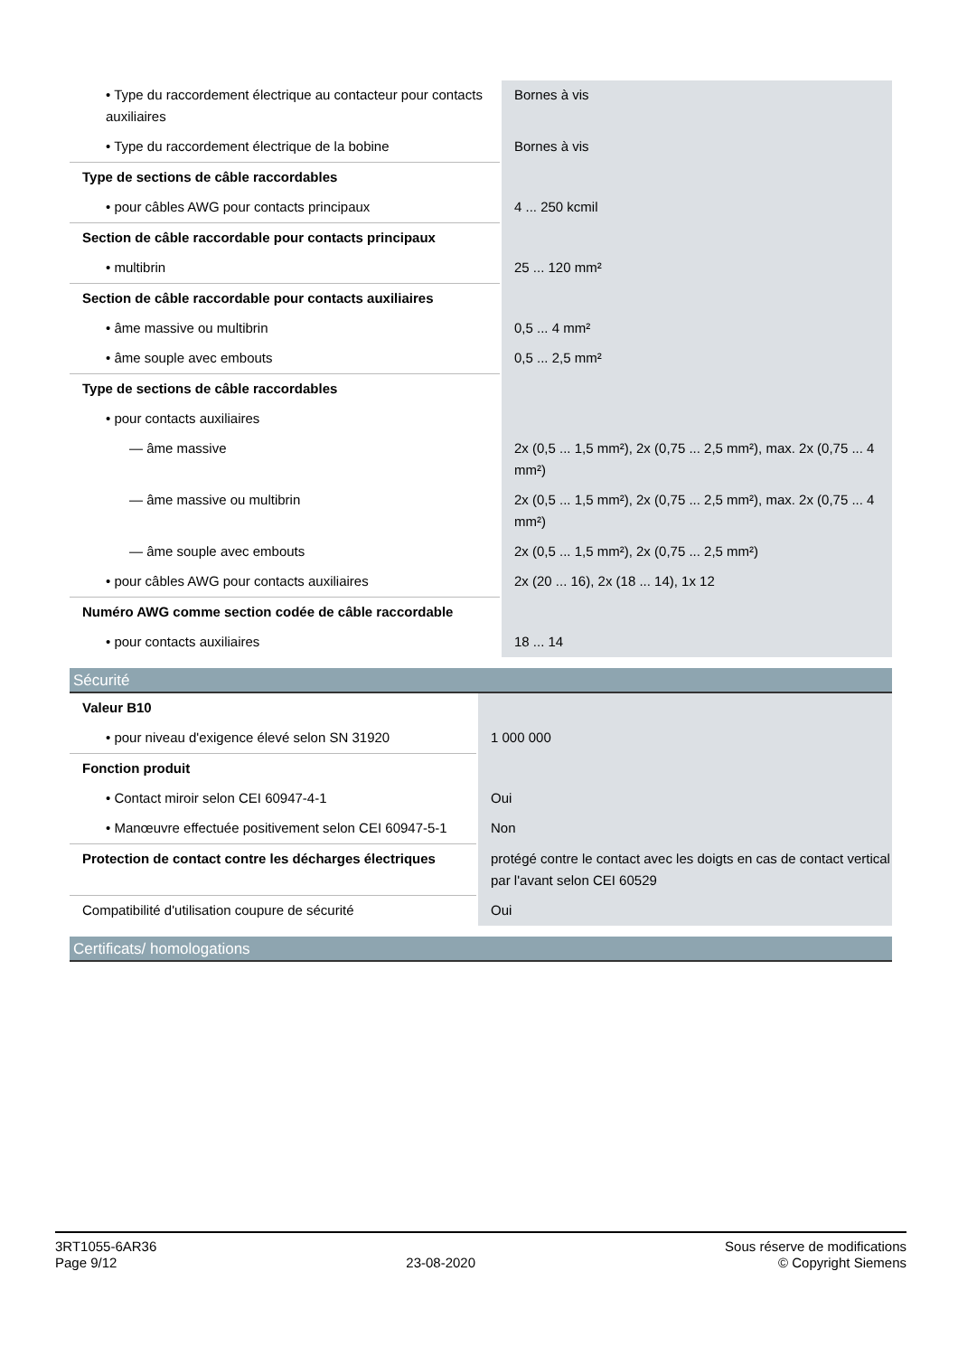| • Type du raccordement électrique au contacteur pour contacts auxiliaires | Bornes à vis |
| • Type du raccordement électrique de la bobine | Bornes à vis |
| Type de sections de câble raccordables | |
| • pour câbles AWG pour contacts principaux | 4 ... 250 kcmil |
| Section de câble raccordable pour contacts principaux | |
| • multibrin | 25 ... 120 mm² |
| Section de câble raccordable pour contacts auxiliaires | |
| • âme massive ou multibrin | 0,5 ... 4 mm² |
| • âme souple avec embouts | 0,5 ... 2,5 mm² |
| Type de sections de câble raccordables | |
| • pour contacts auxiliaires | |
| — âme massive | 2x (0,5 ... 1,5 mm²), 2x (0,75 ... 2,5 mm²), max. 2x (0,75 ... 4 mm²) |
| — âme massive ou multibrin | 2x (0,5 ... 1,5 mm²), 2x (0,75 ... 2,5 mm²), max. 2x (0,75 ... 4 mm²) |
| — âme souple avec embouts | 2x (0,5 ... 1,5 mm²), 2x (0,75 ... 2,5 mm²) |
| • pour câbles AWG pour contacts auxiliaires | 2x (20 ... 16), 2x (18 ... 14), 1x 12 |
| Numéro AWG comme section codée de câble raccordable | |
| • pour contacts auxiliaires | 18 ... 14 |
Sécurité
| Valeur B10 | |
| • pour niveau d'exigence élevé selon SN 31920 | 1 000 000 |
| Fonction produit | |
| • Contact miroir selon CEI 60947-4-1 | Oui |
| • Manœuvre effectuée positivement selon CEI 60947-5-1 | Non |
| Protection de contact contre les décharges électriques | protégé contre le contact avec les doigts en cas de contact vertical par l'avant selon CEI 60529 |
| Compatibilité d'utilisation coupure de sécurité | Oui |
Certificats/ homologations
3RT1055-6AR36
Page 9/12
23-08-2020
Sous réserve de modifications
© Copyright Siemens